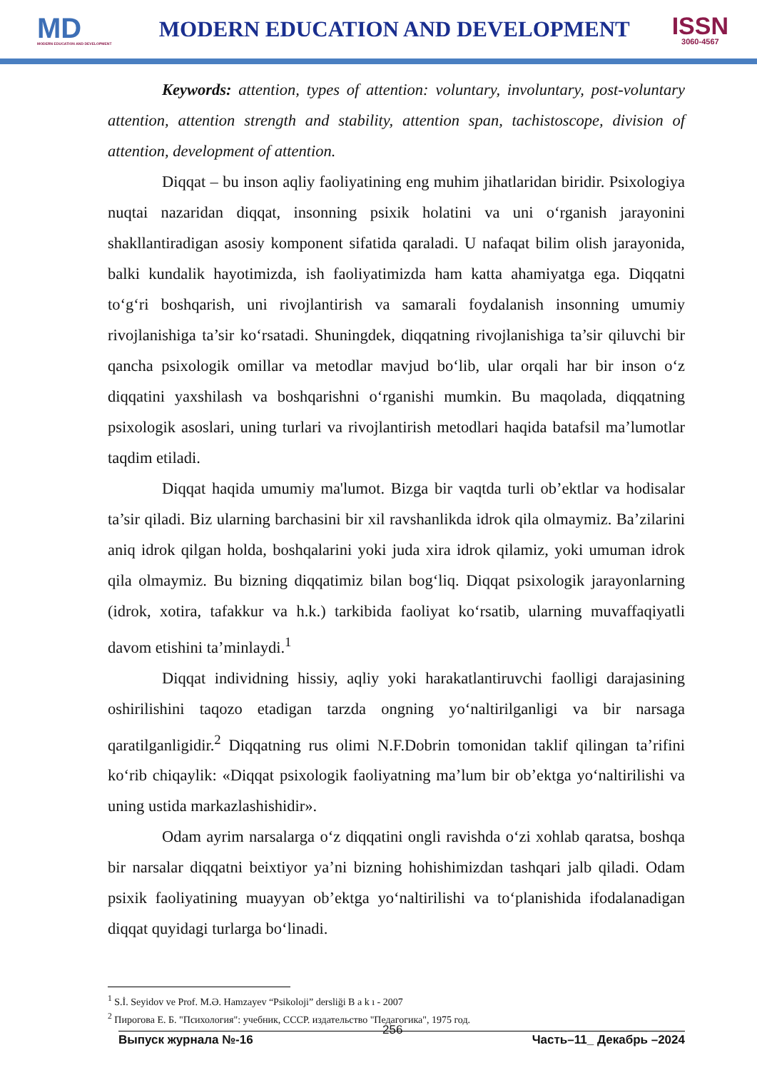MD
MODERN EDUCATION AND DEVELOPMENT
MODERN EDUCATION AND DEVELOPMENT
ISSN
3060-4567
Keywords: attention, types of attention: voluntary, involuntary, post-voluntary attention, attention strength and stability, attention span, tachistoscope, division of attention, development of attention.
Diqqat – bu inson aqliy faoliyatining eng muhim jihatlaridan biridir. Psixologiya nuqtai nazaridan diqqat, insonning psixik holatini va uni o‘rganish jarayonini shakllantiradigan asosiy komponent sifatida qaraladi. U nafaqat bilim olish jarayonida, balki kundalik hayotimizda, ish faoliyatimizda ham katta ahamiyatga ega. Diqqatni to‘g‘ri boshqarish, uni rivojlantirish va samarali foydalanish insonning umumiy rivojlanishiga ta’sir ko‘rsatadi. Shuningdek, diqqatning rivojlanishiga ta’sir qiluvchi bir qancha psixologik omillar va metodlar mavjud bo‘lib, ular orqali har bir inson o‘z diqqatini yaxshilash va boshqarishni o‘rganishi mumkin. Bu maqolada, diqqatning psixologik asoslari, uning turlari va rivojlantirish metodlari haqida batafsil ma’lumotlar taqdim etiladi.
Diqqat haqida umumiy ma'lumot. Bizga bir vaqtda turli ob’ektlar va hodisalar ta’sir qiladi. Biz ularning barchasini bir xil ravshanlikda idrok qila olmaymiz. Ba’zilarini aniq idrok qilgan holda, boshqalarini yoki juda xira idrok qilamiz, yoki umuman idrok qila olmaymiz. Bu bizning diqqatimiz bilan bog‘liq. Diqqat psixologik jarayonlarning (idrok, xotira, tafakkur va h.k.) tarkibida faoliyat ko‘rsatib, ularning muvaffaqiyatli davom etishini ta’minlaydi.<sup>1</sup>
Diqqat individning hissiy, aqliy yoki harakatlantiruvchi faolligi darajasining oshirilishini taqozo etadigan tarzda ongning yo‘naltirilganligi va bir narsaga qaratilganligidir.<sup>2</sup> Diqqatning rus olimi N.F.Dobrin tomonidan taklif qilingan ta’rifini ko‘rib chiqaylik: «Diqqat psixologik faoliyatning ma’lum bir ob’ektga yo‘naltirilishi va uning ustida markazlashishidir».
Odam ayrim narsalarga o‘z diqqatini ongli ravishda o‘zi xohlab qaratsa, boshqa bir narsalar diqqatni beixtiyor ya’ni bizning hohishimizdan tashqari jalb qiladi. Odam psixik faoliyatining muayyan ob’ektga yo‘naltirilishi va to‘planishida ifodalanadigan diqqat quyidagi turlarga bo‘linadi.
<sup>1</sup> S.İ. Seyidov ve Prof. M.Ə. Hamzayev “Psikoloji” dersliği B a k ı - 2007
<sup>2</sup> Пирогова Е. Б. "Психология": учебник, СССР. издательство "Педагогика", 1975 год.
Выпуск журнала №-16 256 Часть–11_ Декабрь –2024